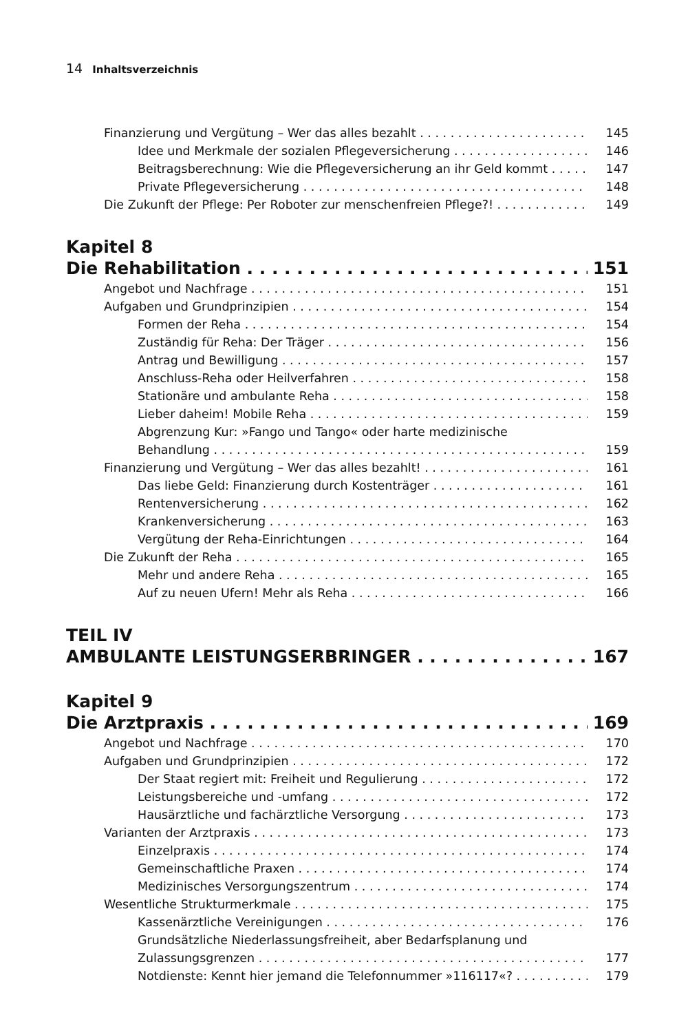14 Inhaltsverzeichnis
Finanzierung und Vergütung – Wer das alles bezahlt 145
Idee und Merkmale der sozialen Pflegeversicherung 146
Beitragsberechnung: Wie die Pflegeversicherung an ihr Geld kommt 147
Private Pflegeversicherung 148
Die Zukunft der Pflege: Per Roboter zur menschenfreien Pflege?! 149
Kapitel 8
Die Rehabilitation 151
Angebot und Nachfrage 151
Aufgaben und Grundprinzipien 154
Formen der Reha 154
Zuständig für Reha: Der Träger 156
Antrag und Bewilligung 157
Anschluss-Reha oder Heilverfahren 158
Stationäre und ambulante Reha 158
Lieber daheim! Mobile Reha 159
Abgrenzung Kur: »Fango und Tango« oder harte medizinische
Behandlung 159
Finanzierung und Vergütung – Wer das alles bezahlt! 161
Das liebe Geld: Finanzierung durch Kostenträger 161
Rentenversicherung 162
Krankenversicherung 163
Vergütung der Reha-Einrichtungen 164
Die Zukunft der Reha 165
Mehr und andere Reha 165
Auf zu neuen Ufern! Mehr als Reha 166
TEIL IV
AMBULANTE LEISTUNGSERBRINGER 167
Kapitel 9
Die Arztpraxis 169
Angebot und Nachfrage 170
Aufgaben und Grundprinzipien 172
Der Staat regiert mit: Freiheit und Regulierung 172
Leistungsbereiche und -umfang 172
Hausärztliche und fachärztliche Versorgung 173
Varianten der Arztpraxis 173
Einzelpraxis 174
Gemeinschaftliche Praxen 174
Medizinisches Versorgungszentrum 174
Wesentliche Strukturmerkmale 175
Kassenärztliche Vereinigungen 176
Grundsätzliche Niederlassungsfreiheit, aber Bedarfsplanung und
Zulassungsgrenzen 177
Notdienste: Kennt hier jemand die Telefonnummer »116117«? 179